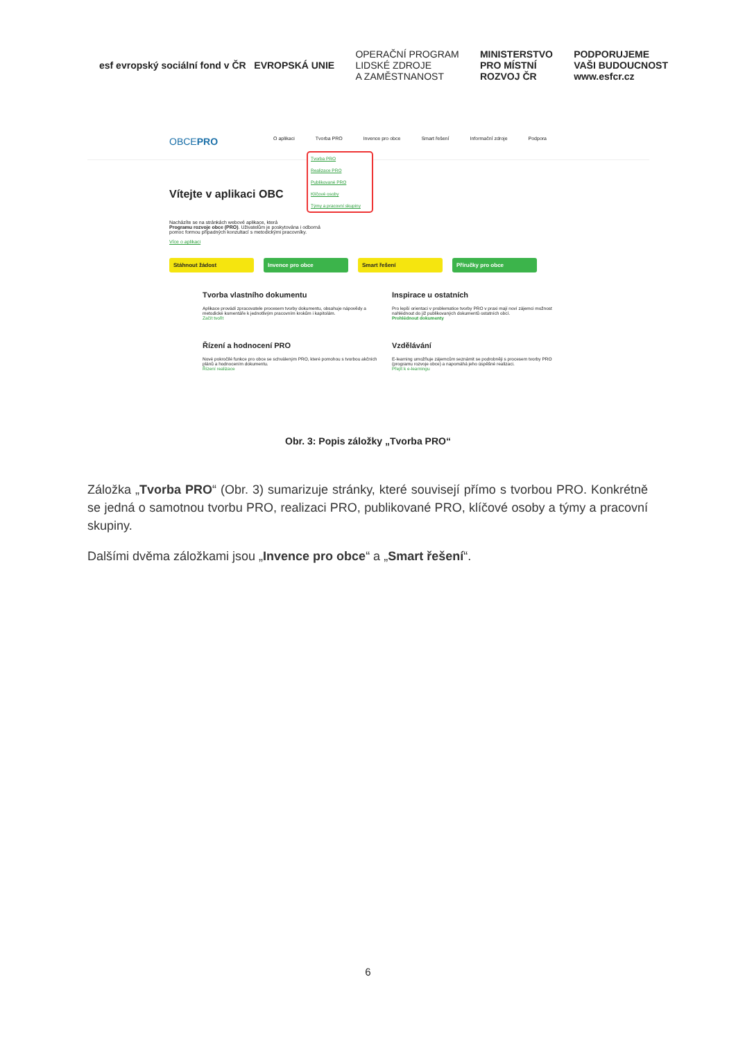esf evropský sociální fond v ČR EVROPSKÁ UNIE
OPERAČNÍ PROGRAM
LIDSKÉ ZDROJE
A ZAMĚSTNANOST
MINISTERSTVO
PRO MÍSTNÍ
ROZVOJ ČR
PODPORUJEME
VAŠI BUDOUCNOST
www.esfcr.cz
OBCEPRO O aplikaci Tvorba PRO Invence pro obce Smart řešení Informační zdroje Podpora
Tvorba PRO
Realizace PRO
Publikované PRO
Klíčové osoby
Týmy a pracovní skupiny
Vítejte v aplikaci OBC
Nacházíte se na stránkách webové aplikace, která
Programu rozvoje obce (PRO). Uživatelům je poskytována i odborná
pomoc formou případných konzultací s metodickými pracovníky.
Více o aplikaci
Stáhnout žádost Invence pro obce Smart řešení Příručky pro obce
Tvorba vlastního dokumentu
Aplikace provádí zpracovatele procesem tvorby dokumentu, obsahuje nápovědy a metodické komentáře k jednotlivým pracovním krokům i kapitolám.
Začít tvořit
Inspirace u ostatních
Pro lepší orientaci v problematice tvorby PRO v praxi mají noví zájemci možnost nahlédnout do již publikovaných dokumentů ostatních obcí.
Prohlédnout dokumenty
Řízení a hodnocení PRO
Nové pokročilé funkce pro obce se schváleným PRO, které pomohou s tvorbou akčních plánů a hodnocením dokumentu.
Řízení realizace
Vzdělávání
E-learning umožňuje zájemcům seznámit se podrobněji s procesem tvorby PRO (programu rozvoje obce) a napomáhá jeho úspěšné realizaci.
Přejít k e-learningu
Obr. 3: Popis záložky „Tvorba PRO“
Záložka „Tvorba PRO“ (Obr. 3) sumarizuje stránky, které souvisejí přímo s tvorbou PRO. Konkrétně se jedná o samotnou tvorbu PRO, realizaci PRO, publikované PRO, klíčové osoby a týmy a pracovní skupiny.
Dalšími dvěma záložkami jsou „Invence pro obce“ a „Smart řešení“.
6